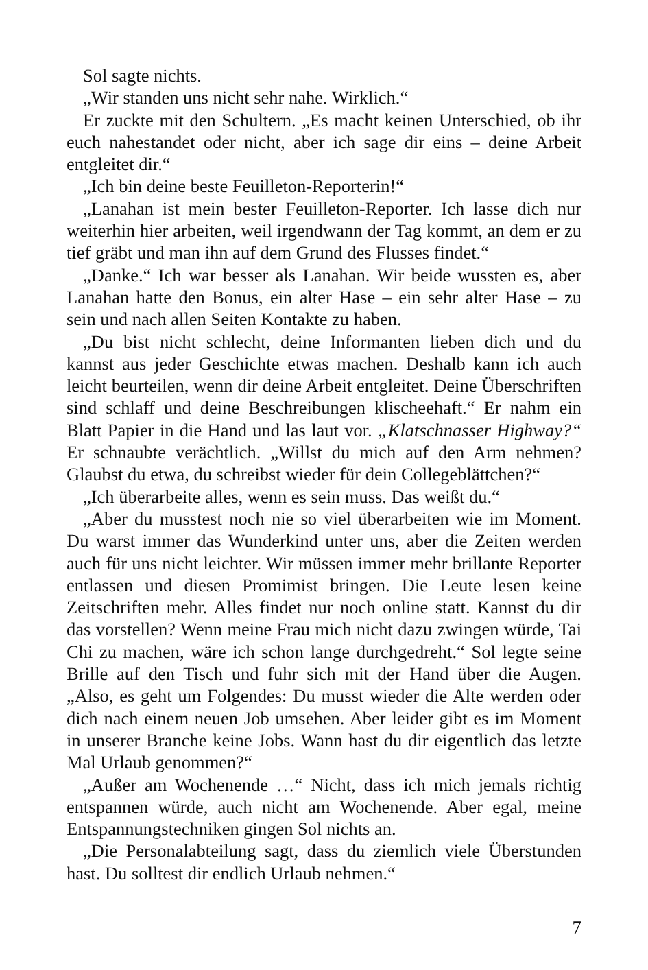Sol sagte nichts.
„Wir standen uns nicht sehr nahe. Wirklich.“
Er zuckte mit den Schultern. „Es macht keinen Unterschied, ob ihr euch nahestandet oder nicht, aber ich sage dir eins – deine Arbeit entgleitet dir.“
„Ich bin deine beste Feuilleton-Reporterin!“
„Lanahan ist mein bester Feuilleton-Reporter. Ich lasse dich nur weiterhin hier arbeiten, weil irgendwann der Tag kommt, an dem er zu tief gräbt und man ihn auf dem Grund des Flusses findet.“
„Danke.“ Ich war besser als Lanahan. Wir beide wussten es, aber Lanahan hatte den Bonus, ein alter Hase – ein sehr alter Hase – zu sein und nach allen Seiten Kontakte zu haben.
„Du bist nicht schlecht, deine Informanten lieben dich und du kannst aus jeder Geschichte etwas machen. Deshalb kann ich auch leicht beurteilen, wenn dir deine Arbeit entgleitet. Deine Überschriften sind schlaff und deine Beschreibungen klischeehaft.“ Er nahm ein Blatt Papier in die Hand und las laut vor. „Klatschnasser Highway?“ Er schnaubte verächtlich. „Willst du mich auf den Arm nehmen? Glaubst du etwa, du schreibst wieder für dein Collegeblättchen?“
„Ich überarbeite alles, wenn es sein muss. Das weißt du.“
„Aber du musstest noch nie so viel überarbeiten wie im Moment. Du warst immer das Wunderkind unter uns, aber die Zeiten werden auch für uns nicht leichter. Wir müssen immer mehr brillante Reporter entlassen und diesen Promimist bringen. Die Leute lesen keine Zeitschriften mehr. Alles findet nur noch online statt. Kannst du dir das vorstellen? Wenn meine Frau mich nicht dazu zwingen würde, Tai Chi zu machen, wäre ich schon lange durchgedreht.“ Sol legte seine Brille auf den Tisch und fuhr sich mit der Hand über die Augen. „Also, es geht um Folgendes: Du musst wieder die Alte werden oder dich nach einem neuen Job umsehen. Aber leider gibt es im Moment in unserer Branche keine Jobs. Wann hast du dir eigentlich das letzte Mal Urlaub genommen?“
„Außer am Wochenende …“ Nicht, dass ich mich jemals richtig entspannen würde, auch nicht am Wochenende. Aber egal, meine Entspannungstechniken gingen Sol nichts an.
„Die Personalabteilung sagt, dass du ziemlich viele Überstunden hast. Du solltest dir endlich Urlaub nehmen.“
7